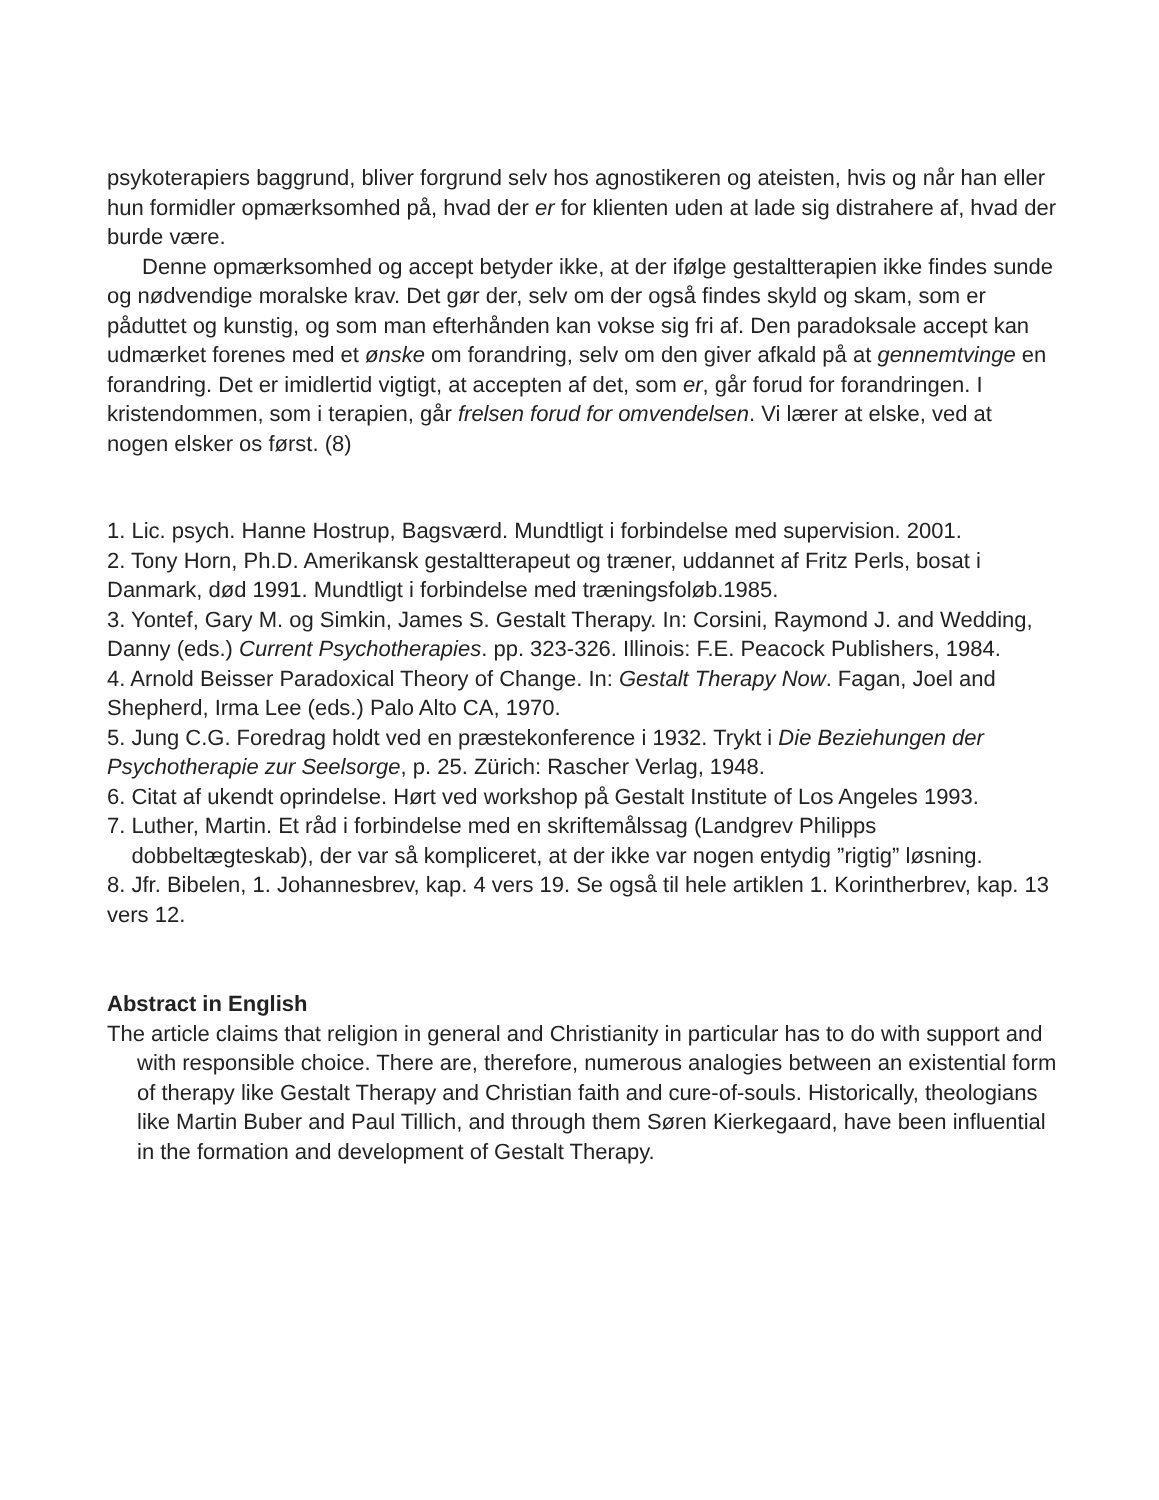psykoterapiers baggrund, bliver forgrund selv hos agnostikeren og ateisten, hvis og når han eller hun formidler opmærksomhed på, hvad der er for klienten uden at lade sig distrahere af, hvad der burde være.
Denne opmærksomhed og accept betyder ikke, at der ifølge gestaltterapien ikke findes sunde og nødvendige moralske krav. Det gør der, selv om der også findes skyld og skam, som er påduttet og kunstig, og som man efterhånden kan vokse sig fri af. Den paradoksale accept kan udmærket forenes med et ønske om forandring, selv om den giver afkald på at gennemtvinge en forandring. Det er imidlertid vigtigt, at accepten af det, som er, går forud for forandringen. I kristendommen, som i terapien, går frelsen forud for omvendelsen. Vi lærer at elske, ved at nogen elsker os først. (8)
1. Lic. psych. Hanne Hostrup, Bagsværd. Mundtligt i forbindelse med supervision. 2001.
2. Tony Horn, Ph.D. Amerikansk gestaltterapeut og træner, uddannet af Fritz Perls, bosat i Danmark, død 1991. Mundtligt i forbindelse med træningsfoløb.1985.
3. Yontef, Gary M. og Simkin, James S. Gestalt Therapy. In: Corsini, Raymond J. and Wedding, Danny (eds.) Current Psychotherapies. pp. 323-326. Illinois: F.E. Peacock Publishers, 1984.
4. Arnold Beisser Paradoxical Theory of Change. In: Gestalt Therapy Now. Fagan, Joel and Shepherd, Irma Lee (eds.) Palo Alto CA, 1970.
5. Jung C.G. Foredrag holdt ved en præstekonference i 1932. Trykt i Die Beziehungen der Psychotherapie zur Seelsorge, p. 25. Zürich: Rascher Verlag, 1948.
6. Citat af ukendt oprindelse. Hørt ved workshop på Gestalt Institute of Los Angeles 1993.
7. Luther, Martin. Et råd i forbindelse med en skriftemålssag (Landgrev Philipps
dobbeltægteskab), der var så kompliceret, at der ikke var nogen entydig ”rigtig” løsning.
8. Jfr. Bibelen, 1. Johannesbrev, kap. 4 vers 19. Se også til hele artiklen 1. Korintherbrev, kap. 13 vers 12.
Abstract in English
The article claims that religion in general and Christianity in particular has to do with support and with responsible choice. There are, therefore, numerous analogies between an existential form of therapy like Gestalt Therapy and Christian faith and cure-of-souls. Historically, theologians like Martin Buber and Paul Tillich, and through them Søren Kierkegaard, have been influential in the formation and development of Gestalt Therapy.